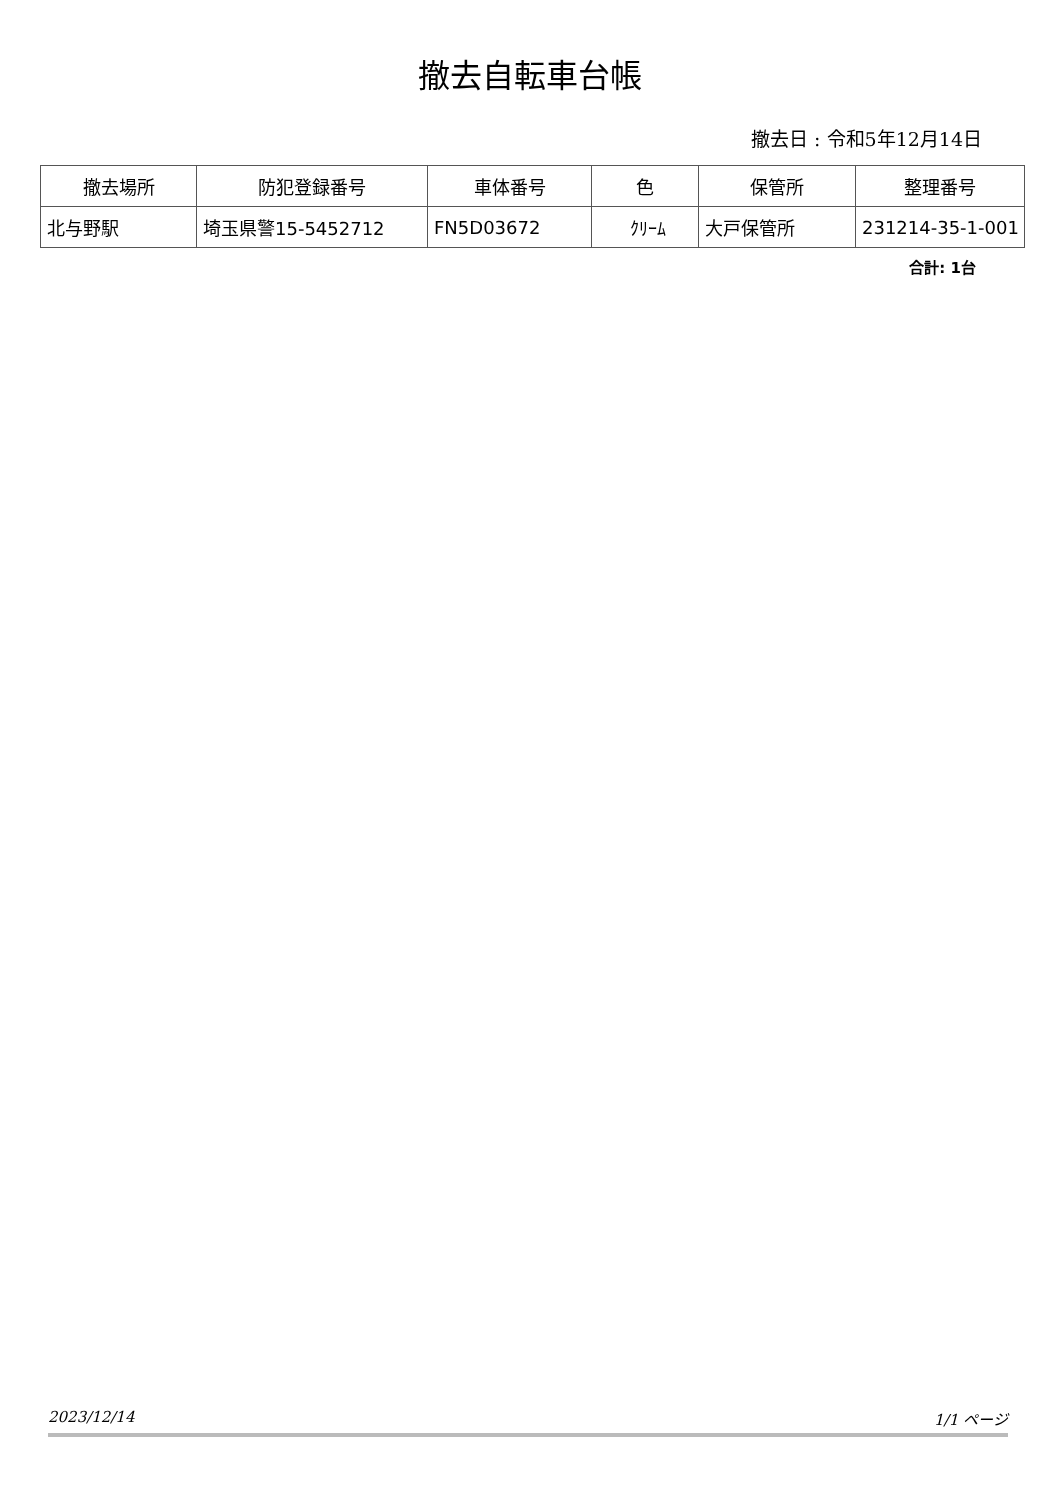撤去自転車台帳
撤去日 : 令和5年12月14日
| 撤去場所 | 防犯登録番号 | 車体番号 | 色 | 保管所 | 整理番号 |
| --- | --- | --- | --- | --- | --- |
| 北与野駅 | 埼玉県警15-5452712 | FN5D03672 | ｸﾘｰﾑ | 大戸保管所 | 231214-35-1-001 |
合計: 1台
2023/12/14 1/1 ページ